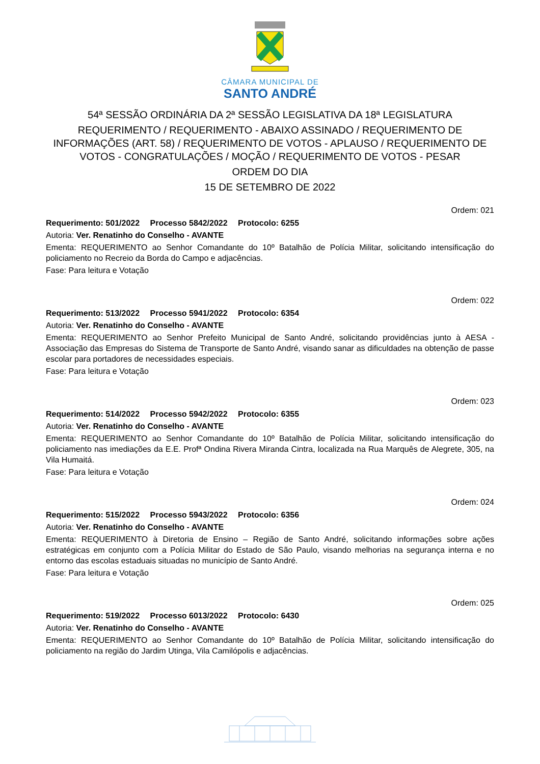CÂMARA MUNICIPAL DE
SANTO ANDRÉ
54ª SESSÃO ORDINÁRIA DA 2ª SESSÃO LEGISLATIVA DA 18ª LEGISLATURA
REQUERIMENTO / REQUERIMENTO - ABAIXO ASSINADO / REQUERIMENTO DE INFORMAÇÕES (ART. 58) / REQUERIMENTO DE VOTOS - APLAUSO / REQUERIMENTO DE VOTOS - CONGRATULAÇÕES / MOÇÃO / REQUERIMENTO DE VOTOS - PESAR
ORDEM DO DIA
15 DE SETEMBRO DE 2022
Ordem: 021
Requerimento: 501/2022 Processo 5842/2022 Protocolo: 6255
Autoria: Ver. Renatinho do Conselho - AVANTE
Ementa: REQUERIMENTO ao Senhor Comandante do 10º Batalhão de Polícia Militar, solicitando intensificação do policiamento no Recreio da Borda do Campo e adjacências.
Fase: Para leitura e Votação
Ordem: 022
Requerimento: 513/2022 Processo 5941/2022 Protocolo: 6354
Autoria: Ver. Renatinho do Conselho - AVANTE
Ementa: REQUERIMENTO ao Senhor Prefeito Municipal de Santo André, solicitando providências junto à AESA - Associação das Empresas do Sistema de Transporte de Santo André, visando sanar as dificuldades na obtenção de passe escolar para portadores de necessidades especiais.
Fase: Para leitura e Votação
Ordem: 023
Requerimento: 514/2022 Processo 5942/2022 Protocolo: 6355
Autoria: Ver. Renatinho do Conselho - AVANTE
Ementa: REQUERIMENTO ao Senhor Comandante do 10º Batalhão de Polícia Militar, solicitando intensificação do policiamento nas imediações da E.E. Profª Ondina Rivera Miranda Cintra, localizada na Rua Marquês de Alegrete, 305, na Vila Humaitá.
Fase: Para leitura e Votação
Ordem: 024
Requerimento: 515/2022 Processo 5943/2022 Protocolo: 6356
Autoria: Ver. Renatinho do Conselho - AVANTE
Ementa: REQUERIMENTO à Diretoria de Ensino – Região de Santo André, solicitando informações sobre ações estratégicas em conjunto com a Polícia Militar do Estado de São Paulo, visando melhorias na segurança interna e no entorno das escolas estaduais situadas no município de Santo André.
Fase: Para leitura e Votação
Ordem: 025
Requerimento: 519/2022 Processo 6013/2022 Protocolo: 6430
Autoria: Ver. Renatinho do Conselho - AVANTE
Ementa: REQUERIMENTO ao Senhor Comandante do 10º Batalhão de Polícia Militar, solicitando intensificação do policiamento na região do Jardim Utinga, Vila Camilópolis e adjacências.